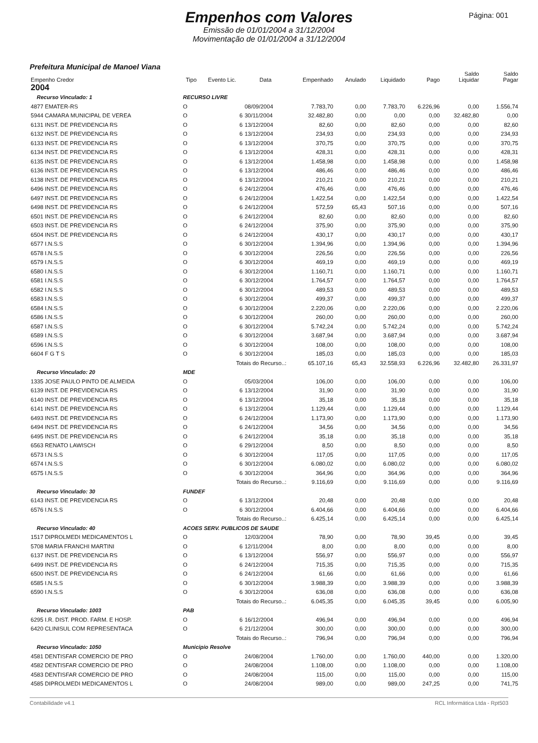Página: 001
Empenhos com Valores
Emissão de 01/01/2004 a 31/12/2004
Movimentação de 01/01/2004 a 31/12/2004
Prefeitura Municipal de Manoel Viana
| Empenho Credor | Tipo | Evento Lic. | Data | Empenhado | Anulado | Liquidado | Pago | Saldo Liquidar | Saldo Pagar |
| --- | --- | --- | --- | --- | --- | --- | --- | --- | --- |
| 2004 | | | | | | | | | |
| Recurso Vinculado: 1 | RECURSO LIVRE | | | | | | | | |
| 4877 EMATER-RS | O | | 08/09/2004 | 7.783,70 | 0,00 | 7.783,70 | 6.226,96 | 0,00 | 1.556,74 |
| 5944 CAMARA MUNICIPAL DE VEREA | O | 6 | 30/11/2004 | 32.482,80 | 0,00 | 0,00 | 0,00 | 32.482,80 | 0,00 |
| 6131 INST. DE PREVIDENCIA RS | O | 6 | 13/12/2004 | 82,60 | 0,00 | 82,60 | 0,00 | 0,00 | 82,60 |
| 6132 INST. DE PREVIDENCIA RS | O | 6 | 13/12/2004 | 234,93 | 0,00 | 234,93 | 0,00 | 0,00 | 234,93 |
| 6133 INST. DE PREVIDENCIA RS | O | 6 | 13/12/2004 | 370,75 | 0,00 | 370,75 | 0,00 | 0,00 | 370,75 |
| 6134 INST. DE PREVIDENCIA RS | O | 6 | 13/12/2004 | 428,31 | 0,00 | 428,31 | 0,00 | 0,00 | 428,31 |
| 6135 INST. DE PREVIDENCIA RS | O | 6 | 13/12/2004 | 1.458,98 | 0,00 | 1.458,98 | 0,00 | 0,00 | 1.458,98 |
| 6136 INST. DE PREVIDENCIA RS | O | 6 | 13/12/2004 | 486,46 | 0,00 | 486,46 | 0,00 | 0,00 | 486,46 |
| 6138 INST. DE PREVIDENCIA RS | O | 6 | 13/12/2004 | 210,21 | 0,00 | 210,21 | 0,00 | 0,00 | 210,21 |
| 6496 INST. DE PREVIDENCIA RS | O | 6 | 24/12/2004 | 476,46 | 0,00 | 476,46 | 0,00 | 0,00 | 476,46 |
| 6497 INST. DE PREVIDENCIA RS | O | 6 | 24/12/2004 | 1.422,54 | 0,00 | 1.422,54 | 0,00 | 0,00 | 1.422,54 |
| 6498 INST. DE PREVIDENCIA RS | O | 6 | 24/12/2004 | 572,59 | 65,43 | 507,16 | 0,00 | 0,00 | 507,16 |
| 6501 INST. DE PREVIDENCIA RS | O | 6 | 24/12/2004 | 82,60 | 0,00 | 82,60 | 0,00 | 0,00 | 82,60 |
| 6503 INST. DE PREVIDENCIA RS | O | 6 | 24/12/2004 | 375,90 | 0,00 | 375,90 | 0,00 | 0,00 | 375,90 |
| 6504 INST. DE PREVIDENCIA RS | O | 6 | 24/12/2004 | 430,17 | 0,00 | 430,17 | 0,00 | 0,00 | 430,17 |
| 6577 I.N.S.S | O | 6 | 30/12/2004 | 1.394,96 | 0,00 | 1.394,96 | 0,00 | 0,00 | 1.394,96 |
| 6578 I.N.S.S | O | 6 | 30/12/2004 | 226,56 | 0,00 | 226,56 | 0,00 | 0,00 | 226,56 |
| 6579 I.N.S.S | O | 6 | 30/12/2004 | 469,19 | 0,00 | 469,19 | 0,00 | 0,00 | 469,19 |
| 6580 I.N.S.S | O | 6 | 30/12/2004 | 1.160,71 | 0,00 | 1.160,71 | 0,00 | 0,00 | 1.160,71 |
| 6581 I.N.S.S | O | 6 | 30/12/2004 | 1.764,57 | 0,00 | 1.764,57 | 0,00 | 0,00 | 1.764,57 |
| 6582 I.N.S.S | O | 6 | 30/12/2004 | 489,53 | 0,00 | 489,53 | 0,00 | 0,00 | 489,53 |
| 6583 I.N.S.S | O | 6 | 30/12/2004 | 499,37 | 0,00 | 499,37 | 0,00 | 0,00 | 499,37 |
| 6584 I.N.S.S | O | 6 | 30/12/2004 | 2.220,06 | 0,00 | 2.220,06 | 0,00 | 0,00 | 2.220,06 |
| 6586 I.N.S.S | O | 6 | 30/12/2004 | 260,00 | 0,00 | 260,00 | 0,00 | 0,00 | 260,00 |
| 6587 I.N.S.S | O | 6 | 30/12/2004 | 5.742,24 | 0,00 | 5.742,24 | 0,00 | 0,00 | 5.742,24 |
| 6589 I.N.S.S | O | 6 | 30/12/2004 | 3.687,94 | 0,00 | 3.687,94 | 0,00 | 0,00 | 3.687,94 |
| 6596 I.N.S.S | O | 6 | 30/12/2004 | 108,00 | 0,00 | 108,00 | 0,00 | 0,00 | 108,00 |
| 6604 F G T S | O | 6 | 30/12/2004 | 185,03 | 0,00 | 185,03 | 0,00 | 0,00 | 185,03 |
| | Totais do Recurso..: | | | 65.107,16 | 65,43 | 32.558,93 | 6.226,96 | 32.482,80 | 26.331,97 |
| Recurso Vinculado: 20 | MDE | | | | | | | | |
| 1335 JOSE PAULO PINTO DE ALMEIDA | O | | 05/03/2004 | 106,00 | 0,00 | 106,00 | 0,00 | 0,00 | 106,00 |
| 6139 INST. DE PREVIDENCIA RS | O | 6 | 13/12/2004 | 31,90 | 0,00 | 31,90 | 0,00 | 0,00 | 31,90 |
| 6140 INST. DE PREVIDENCIA RS | O | 6 | 13/12/2004 | 35,18 | 0,00 | 35,18 | 0,00 | 0,00 | 35,18 |
| 6141 INST. DE PREVIDENCIA RS | O | 6 | 13/12/2004 | 1.129,44 | 0,00 | 1.129,44 | 0,00 | 0,00 | 1.129,44 |
| 6493 INST. DE PREVIDENCIA RS | O | 6 | 24/12/2004 | 1.173,90 | 0,00 | 1.173,90 | 0,00 | 0,00 | 1.173,90 |
| 6494 INST. DE PREVIDENCIA RS | O | 6 | 24/12/2004 | 34,56 | 0,00 | 34,56 | 0,00 | 0,00 | 34,56 |
| 6495 INST. DE PREVIDENCIA RS | O | 6 | 24/12/2004 | 35,18 | 0,00 | 35,18 | 0,00 | 0,00 | 35,18 |
| 6563 RENATO LAWISCH | O | 6 | 29/12/2004 | 8,50 | 0,00 | 8,50 | 0,00 | 0,00 | 8,50 |
| 6573 I.N.S.S | O | 6 | 30/12/2004 | 117,05 | 0,00 | 117,05 | 0,00 | 0,00 | 117,05 |
| 6574 I.N.S.S | O | 6 | 30/12/2004 | 6.080,02 | 0,00 | 6.080,02 | 0,00 | 0,00 | 6.080,02 |
| 6575 I.N.S.S | O | 6 | 30/12/2004 | 364,96 | 0,00 | 364,96 | 0,00 | 0,00 | 364,96 |
| | Totais do Recurso..: | | | 9.116,69 | 0,00 | 9.116,69 | 0,00 | 0,00 | 9.116,69 |
| Recurso Vinculado: 30 | FUNDEF | | | | | | | | |
| 6143 INST. DE PREVIDENCIA RS | O | 6 | 13/12/2004 | 20,48 | 0,00 | 20,48 | 0,00 | 0,00 | 20,48 |
| 6576 I.N.S.S | O | 6 | 30/12/2004 | 6.404,66 | 0,00 | 6.404,66 | 0,00 | 0,00 | 6.404,66 |
| | Totais do Recurso..: | | | 6.425,14 | 0,00 | 6.425,14 | 0,00 | 0,00 | 6.425,14 |
| Recurso Vinculado: 40 | ACOES SERV. PUBLICOS DE SAUDE | | | | | | | | |
| 1517 DIPROLMEDI MEDICAMENTOS L | O | | 12/03/2004 | 78,90 | 0,00 | 78,90 | 39,45 | 0,00 | 39,45 |
| 5708 MARIA FRANCHI MARTINI | O | 6 | 12/11/2004 | 8,00 | 0,00 | 8,00 | 0,00 | 0,00 | 8,00 |
| 6137 INST. DE PREVIDENCIA RS | O | 6 | 13/12/2004 | 556,97 | 0,00 | 556,97 | 0,00 | 0,00 | 556,97 |
| 6499 INST. DE PREVIDENCIA RS | O | 6 | 24/12/2004 | 715,35 | 0,00 | 715,35 | 0,00 | 0,00 | 715,35 |
| 6500 INST. DE PREVIDENCIA RS | O | 6 | 24/12/2004 | 61,66 | 0,00 | 61,66 | 0,00 | 0,00 | 61,66 |
| 6585 I.N.S.S | O | 6 | 30/12/2004 | 3.988,39 | 0,00 | 3.988,39 | 0,00 | 0,00 | 3.988,39 |
| 6590 I.N.S.S | O | 6 | 30/12/2004 | 636,08 | 0,00 | 636,08 | 0,00 | 0,00 | 636,08 |
| | Totais do Recurso..: | | | 6.045,35 | 0,00 | 6.045,35 | 39,45 | 0,00 | 6.005,90 |
| Recurso Vinculado: 1003 | PAB | | | | | | | | |
| 6295 I.R. DIST. PROD. FARM. E HOSP. | O | 6 | 16/12/2004 | 496,94 | 0,00 | 496,94 | 0,00 | 0,00 | 496,94 |
| 6420 CLINISUL COM REPRESENTACA | O | 6 | 21/12/2004 | 300,00 | 0,00 | 300,00 | 0,00 | 0,00 | 300,00 |
| | Totais do Recurso..: | | | 796,94 | 0,00 | 796,94 | 0,00 | 0,00 | 796,94 |
| Recurso Vinculado: 1050 | Municipio Resolve | | | | | | | | |
| 4581 DENTISFAR COMERCIO DE PRO | O | | 24/08/2004 | 1.760,00 | 0,00 | 1.760,00 | 440,00 | 0,00 | 1.320,00 |
| 4582 DENTISFAR COMERCIO DE PRO | O | | 24/08/2004 | 1.108,00 | 0,00 | 1.108,00 | 0,00 | 0,00 | 1.108,00 |
| 4583 DENTISFAR COMERCIO DE PRO | O | | 24/08/2004 | 115,00 | 0,00 | 115,00 | 0,00 | 0,00 | 115,00 |
| 4585 DIPROLMEDI MEDICAMENTOS L | O | | 24/08/2004 | 989,00 | 0,00 | 989,00 | 247,25 | 0,00 | 741,75 |
Contabilidade v4.1 RCL Informática Ltda - Rpt503